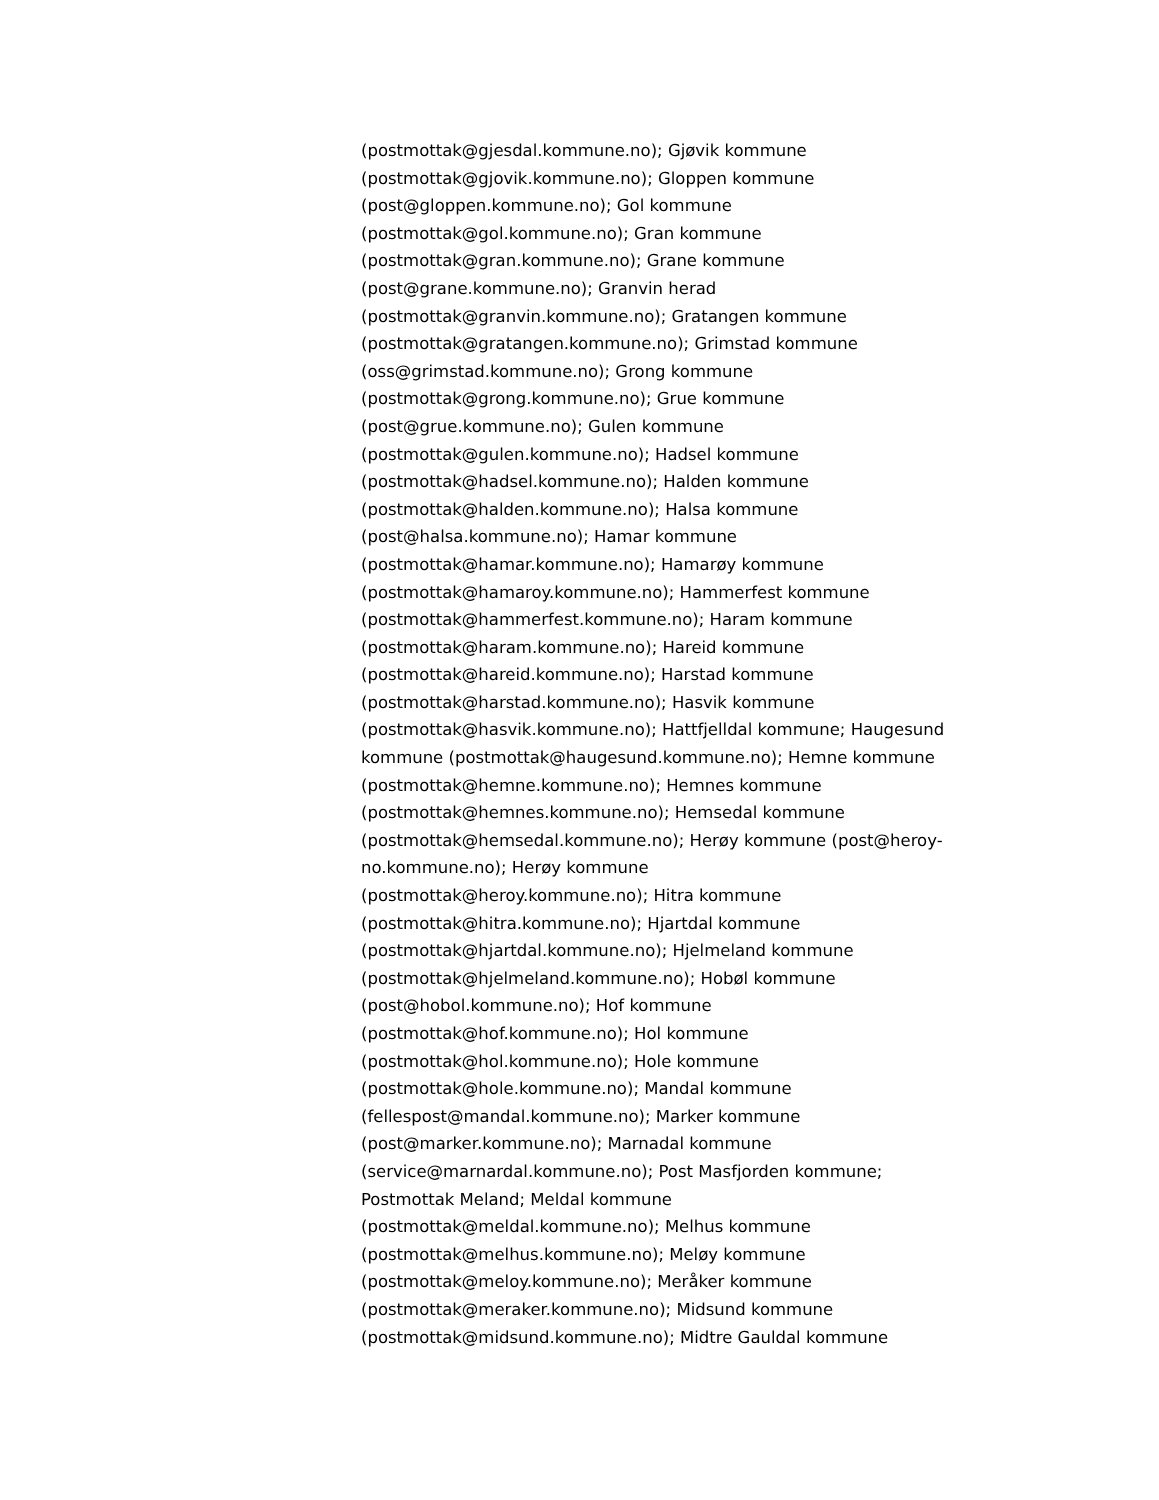(postmottak@gjesdal.kommune.no); Gjøvik kommune
(postmottak@gjovik.kommune.no); Gloppen kommune
(post@gloppen.kommune.no); Gol kommune
(postmottak@gol.kommune.no); Gran kommune
(postmottak@gran.kommune.no); Grane kommune
(post@grane.kommune.no); Granvin herad
(postmottak@granvin.kommune.no); Gratangen kommune
(postmottak@gratangen.kommune.no); Grimstad kommune
(oss@grimstad.kommune.no); Grong kommune
(postmottak@grong.kommune.no); Grue kommune
(post@grue.kommune.no); Gulen kommune
(postmottak@gulen.kommune.no); Hadsel kommune
(postmottak@hadsel.kommune.no); Halden kommune
(postmottak@halden.kommune.no); Halsa kommune
(post@halsa.kommune.no); Hamar kommune
(postmottak@hamar.kommune.no); Hamarøy kommune
(postmottak@hamaroy.kommune.no); Hammerfest kommune
(postmottak@hammerfest.kommune.no); Haram kommune
(postmottak@haram.kommune.no); Hareid kommune
(postmottak@hareid.kommune.no); Harstad kommune
(postmottak@harstad.kommune.no); Hasvik kommune
(postmottak@hasvik.kommune.no); Hattfjelldal kommune; Haugesund
kommune (postmottak@haugesund.kommune.no); Hemne kommune
(postmottak@hemne.kommune.no); Hemnes kommune
(postmottak@hemnes.kommune.no); Hemsedal kommune
(postmottak@hemsedal.kommune.no); Herøy kommune (post@heroy-
no.kommune.no); Herøy kommune
(postmottak@heroy.kommune.no); Hitra kommune
(postmottak@hitra.kommune.no); Hjartdal kommune
(postmottak@hjartdal.kommune.no); Hjelmeland kommune
(postmottak@hjelmeland.kommune.no); Hobøl kommune
(post@hobol.kommune.no); Hof kommune
(postmottak@hof.kommune.no); Hol kommune
(postmottak@hol.kommune.no); Hole kommune
(postmottak@hole.kommune.no); Mandal kommune
(fellespost@mandal.kommune.no); Marker kommune
(post@marker.kommune.no); Marnadal kommune
(service@marnardal.kommune.no); Post Masfjorden kommune;
Postmottak Meland; Meldal kommune
(postmottak@meldal.kommune.no); Melhus kommune
(postmottak@melhus.kommune.no); Meløy kommune
(postmottak@meloy.kommune.no); Meråker kommune
(postmottak@meraker.kommune.no); Midsund kommune
(postmottak@midsund.kommune.no); Midtre Gauldal kommune